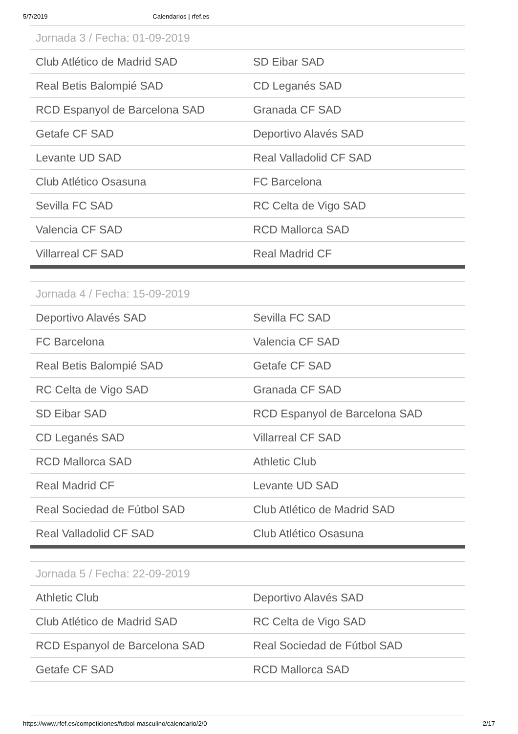5/7/2019 Calendarios | rfef.es
| Jornada 3 / Fecha: 01-09-2019 | |
| --- | --- |
| Club Atlético de Madrid SAD | SD Eibar SAD |
| Real Betis Balompié SAD | CD Leganés SAD |
| RCD Espanyol de Barcelona SAD | Granada CF SAD |
| Getafe CF SAD | Deportivo Alavés SAD |
| Levante UD SAD | Real Valladolid CF SAD |
| Club Atlético Osasuna | FC Barcelona |
| Sevilla FC SAD | RC Celta de Vigo SAD |
| Valencia CF SAD | RCD Mallorca SAD |
| Villarreal CF SAD | Real Madrid CF |
| Jornada 4 / Fecha: 15-09-2019 | |
| --- | --- |
| Deportivo Alavés SAD | Sevilla FC SAD |
| FC Barcelona | Valencia CF SAD |
| Real Betis Balompié SAD | Getafe CF SAD |
| RC Celta de Vigo SAD | Granada CF SAD |
| SD Eibar SAD | RCD Espanyol de Barcelona SAD |
| CD Leganés SAD | Villarreal CF SAD |
| RCD Mallorca SAD | Athletic Club |
| Real Madrid CF | Levante UD SAD |
| Real Sociedad de Fútbol SAD | Club Atlético de Madrid SAD |
| Real Valladolid CF SAD | Club Atlético Osasuna |
| Jornada 5 / Fecha: 22-09-2019 | |
| --- | --- |
| Athletic Club | Deportivo Alavés SAD |
| Club Atlético de Madrid SAD | RC Celta de Vigo SAD |
| RCD Espanyol de Barcelona SAD | Real Sociedad de Fútbol SAD |
| Getafe CF SAD | RCD Mallorca SAD |
https://www.rfef.es/competiciones/futbol-masculino/calendario/2/0 2/17